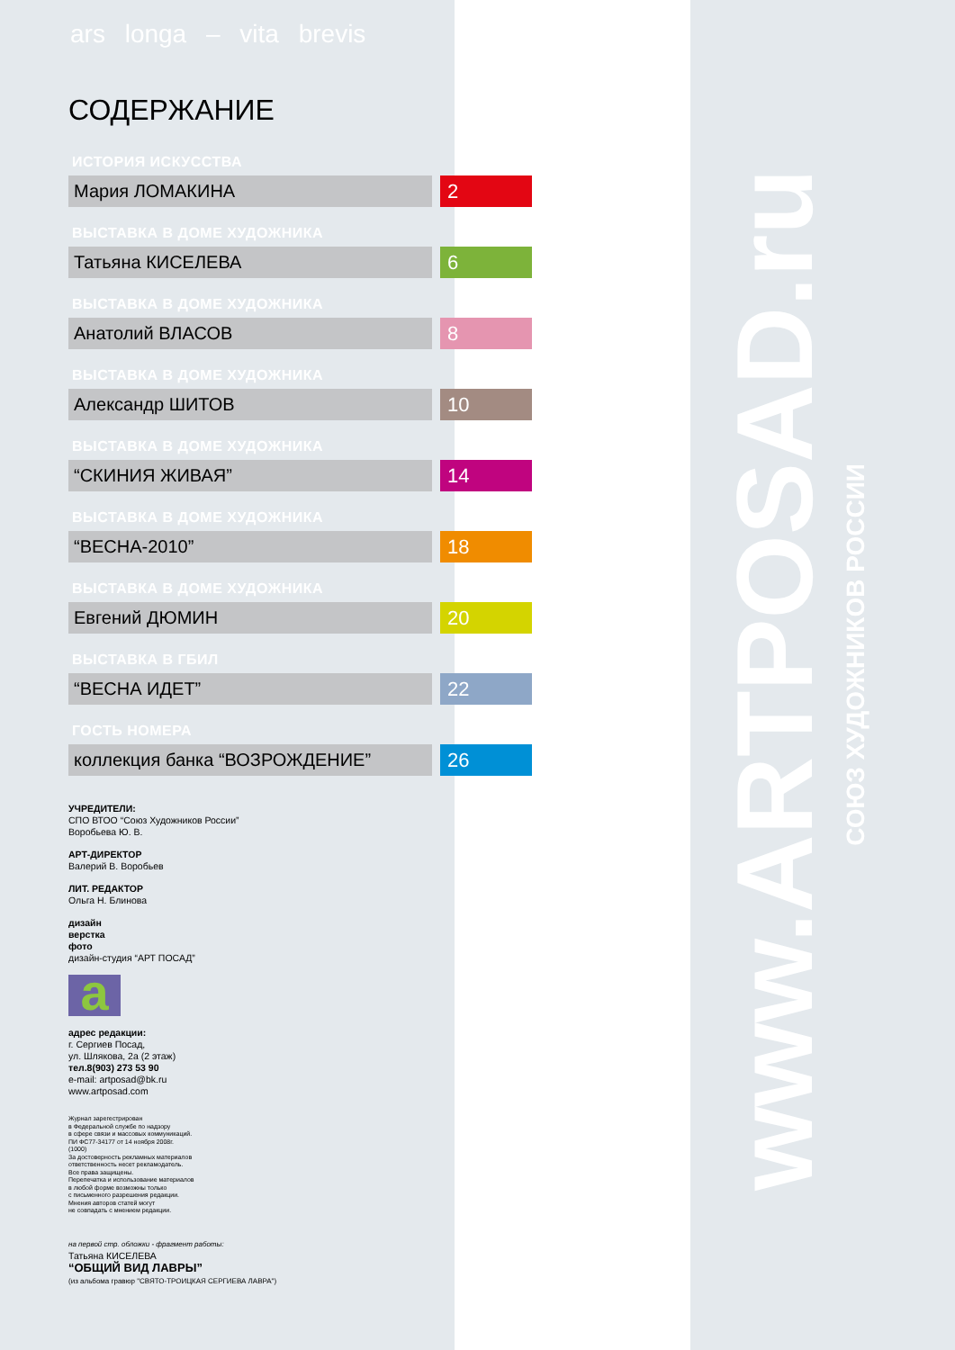ars longa – vita brevis
СОДЕРЖАНИЕ
ИСТОРИЯ ИСКУССТВА
Мария ЛОМАКИНА 2
ВЫСТАВКА В ДОМЕ ХУДОЖНИКА
Татьяна КИСЕЛЕВА 6
ВЫСТАВКА В ДОМЕ ХУДОЖНИКА
Анатолий ВЛАСОВ 8
ВЫСТАВКА В ДОМЕ ХУДОЖНИКА
Александр ШИТОВ 10
ВЫСТАВКА В ДОМЕ ХУДОЖНИКА
“СКИНИЯ ЖИВАЯ” 14
ВЫСТАВКА В ДОМЕ ХУДОЖНИКА
“ВЕСНА-2010” 18
ВЫСТАВКА В ДОМЕ ХУДОЖНИКА
Евгений ДЮМИН 20
ВЫСТАВКА В ГБИЛ
“ВЕСНА ИДЕТ” 22
ГОСТЬ НОМЕРА
коллекция банка “ВОЗРОЖДЕНИЕ” 26
УЧРЕДИТЕЛИ:
СПО ВТОО “Союз Художников России”
Воробьева Ю. В.
АРТ-ДИРЕКТОР
Валерий В. Воробьев
ЛИТ. РЕДАКТОР
Ольга Н. Блинова
дизайн
верстка
фото
дизайн-студия “АРТ ПОСАД”
a
адрес редакции:
г. Сергиев Посад,
ул. Шлякова, 2а (2 этаж)
тел.8(903) 273 53 90
e-mail: artposad@bk.ru
www.artposad.com
Журнал зарегестрирован
в Федеральной службе по надзору
в сфере связи и массовых коммуникаций.
ПИ ФС77-34177 от 14 ноября 2008г.
(1000)
За достоверность рекламных материалов
ответственность несет рекламодатель.
Все права защищены.
Перепечатка и использование материалов
в любой форме возможны только
с письменного разрешения редакции.
Мнения авторов статей могут
не совпадать с мнением редакции.
на первой стр. обложки - фрагмент работы:
Татьяна КИСЕЛЕВА
“ОБЩИЙ ВИД ЛАВРЫ”
(из альбома гравюр "СВЯТО-ТРОИЦКАЯ СЕРГИЕВА ЛАВРА")
www.ARTPOSAD.ru
СОЮЗ ХУДОЖНИКОВ РОССИИ